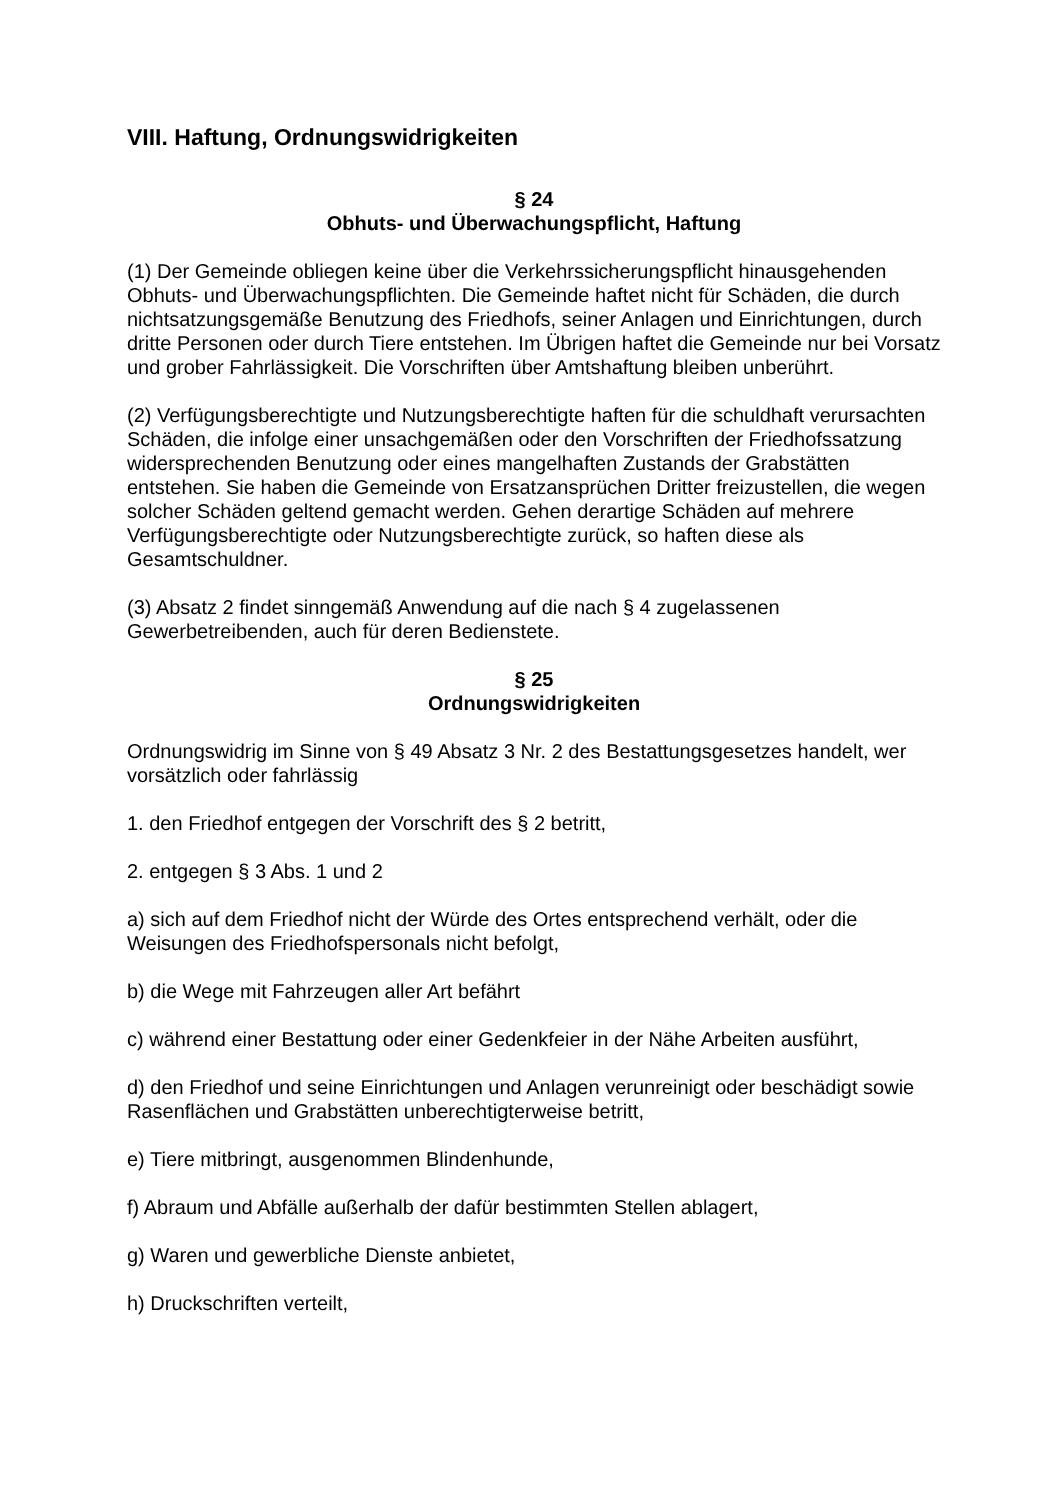VIII. Haftung, Ordnungswidrigkeiten
§ 24
Obhuts- und Überwachungspflicht, Haftung
(1) Der Gemeinde obliegen keine über die Verkehrssicherungspflicht hinausgehenden Obhuts- und Überwachungspflichten. Die Gemeinde haftet nicht für Schäden, die durch nichtsatzungsgemäße Benutzung des Friedhofs, seiner Anlagen und Einrichtungen, durch dritte Personen oder durch Tiere entstehen. Im Übrigen haftet die Gemeinde nur bei Vorsatz und grober Fahrlässigkeit. Die Vorschriften über Amtshaftung bleiben unberührt.
(2) Verfügungsberechtigte und Nutzungsberechtigte haften für die schuldhaft verursachten Schäden, die infolge einer unsachgemäßen oder den Vorschriften der Friedhofssatzung widersprechenden Benutzung oder eines mangelhaften Zustands der Grabstätten entstehen. Sie haben die Gemeinde von Ersatzansprüchen Dritter freizustellen, die wegen solcher Schäden geltend gemacht werden. Gehen derartige Schäden auf mehrere Verfügungsberechtigte oder Nutzungsberechtigte zurück, so haften diese als Gesamtschuldner.
(3) Absatz 2 findet sinngemäß Anwendung auf die nach § 4 zugelassenen Gewerbetreibenden, auch für deren Bedienstete.
§ 25
Ordnungswidrigkeiten
Ordnungswidrig im Sinne von § 49 Absatz 3 Nr. 2 des Bestattungsgesetzes handelt, wer vorsätzlich oder fahrlässig
1. den Friedhof entgegen der Vorschrift des § 2 betritt,
2. entgegen § 3 Abs. 1 und 2
a) sich auf dem Friedhof nicht der Würde des Ortes entsprechend verhält, oder die Weisungen des Friedhofspersonals nicht befolgt,
b) die Wege mit Fahrzeugen aller Art befährt
c) während einer Bestattung oder einer Gedenkfeier in der Nähe Arbeiten ausführt,
d) den Friedhof und seine Einrichtungen und Anlagen verunreinigt oder beschädigt sowie Rasenflächen und Grabstätten unberechtigterweise betritt,
e) Tiere mitbringt, ausgenommen Blindenhunde,
f) Abraum und Abfälle außerhalb der dafür bestimmten Stellen ablagert,
g) Waren und gewerbliche Dienste anbietet,
h) Druckschriften verteilt,